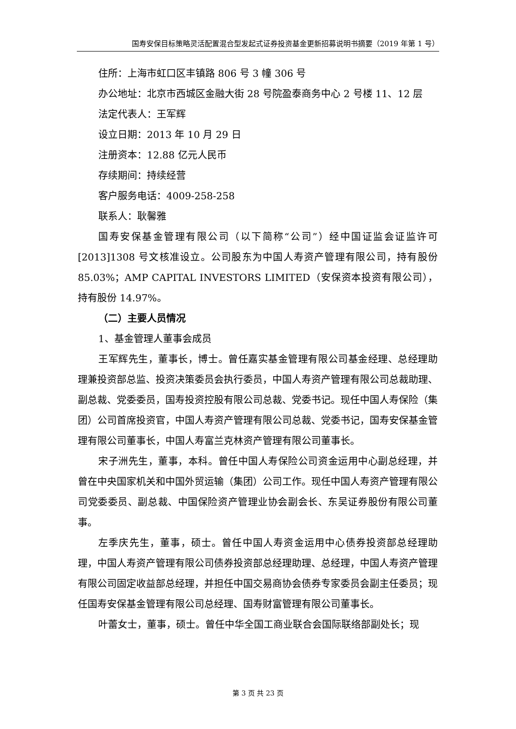国寿安保目标策略灵活配置混合型发起式证券投资基金更新招募说明书摘要（2019 年第 1 号）
住所：上海市虹口区丰镇路 806 号 3 幢 306 号
办公地址：北京市西城区金融大街 28 号院盈泰商务中心 2 号楼 11、12 层
法定代表人：王军辉
设立日期：2013 年 10 月 29 日
注册资本：12.88 亿元人民币
存续期间：持续经营
客户服务电话：4009-258-258
联系人：耿馨雅
国寿安保基金管理有限公司（以下简称“公司”）经中国证监会证监许可[2013]1308 号文核准设立。公司股东为中国人寿资产管理有限公司，持有股份 85.03%；AMP CAPITAL INVESTORS LIMITED（安保资本投资有限公司），持有股份 14.97%。
（二）主要人员情况
1、基金管理人董事会成员
王军辉先生，董事长，博士。曾任嘉实基金管理有限公司基金经理、总经理助理兼投资部总监、投资决策委员会执行委员，中国人寿资产管理有限公司总裁助理、副总裁、党委委员，国寿投资控股有限公司总裁、党委书记。现任中国人寿保险（集团）公司首席投资官，中国人寿资产管理有限公司总裁、党委书记，国寿安保基金管理有限公司董事长，中国人寿富兰克林资产管理有限公司董事长。
宋子洲先生，董事，本科。曾任中国人寿保险公司资金运用中心副总经理，并曾在中央国家机关和中国外贸运输（集团）公司工作。现任中国人寿资产管理有限公司党委委员、副总裁、中国保险资产管理业协会副会长、东吴证券股份有限公司董事。
左季庆先生，董事，硕士。曾任中国人寿资金运用中心债券投资部总经理助理，中国人寿资产管理有限公司债券投资部总经理助理、总经理，中国人寿资产管理有限公司固定收益部总经理，并担任中国交易商协会债券专家委员会副主任委员；现任国寿安保基金管理有限公司总经理、国寿财富管理有限公司董事长。
叶蕾女士，董事，硕士。曾任中华全国工商业联合会国际联络部副处长；现
第 3 页 共 23 页